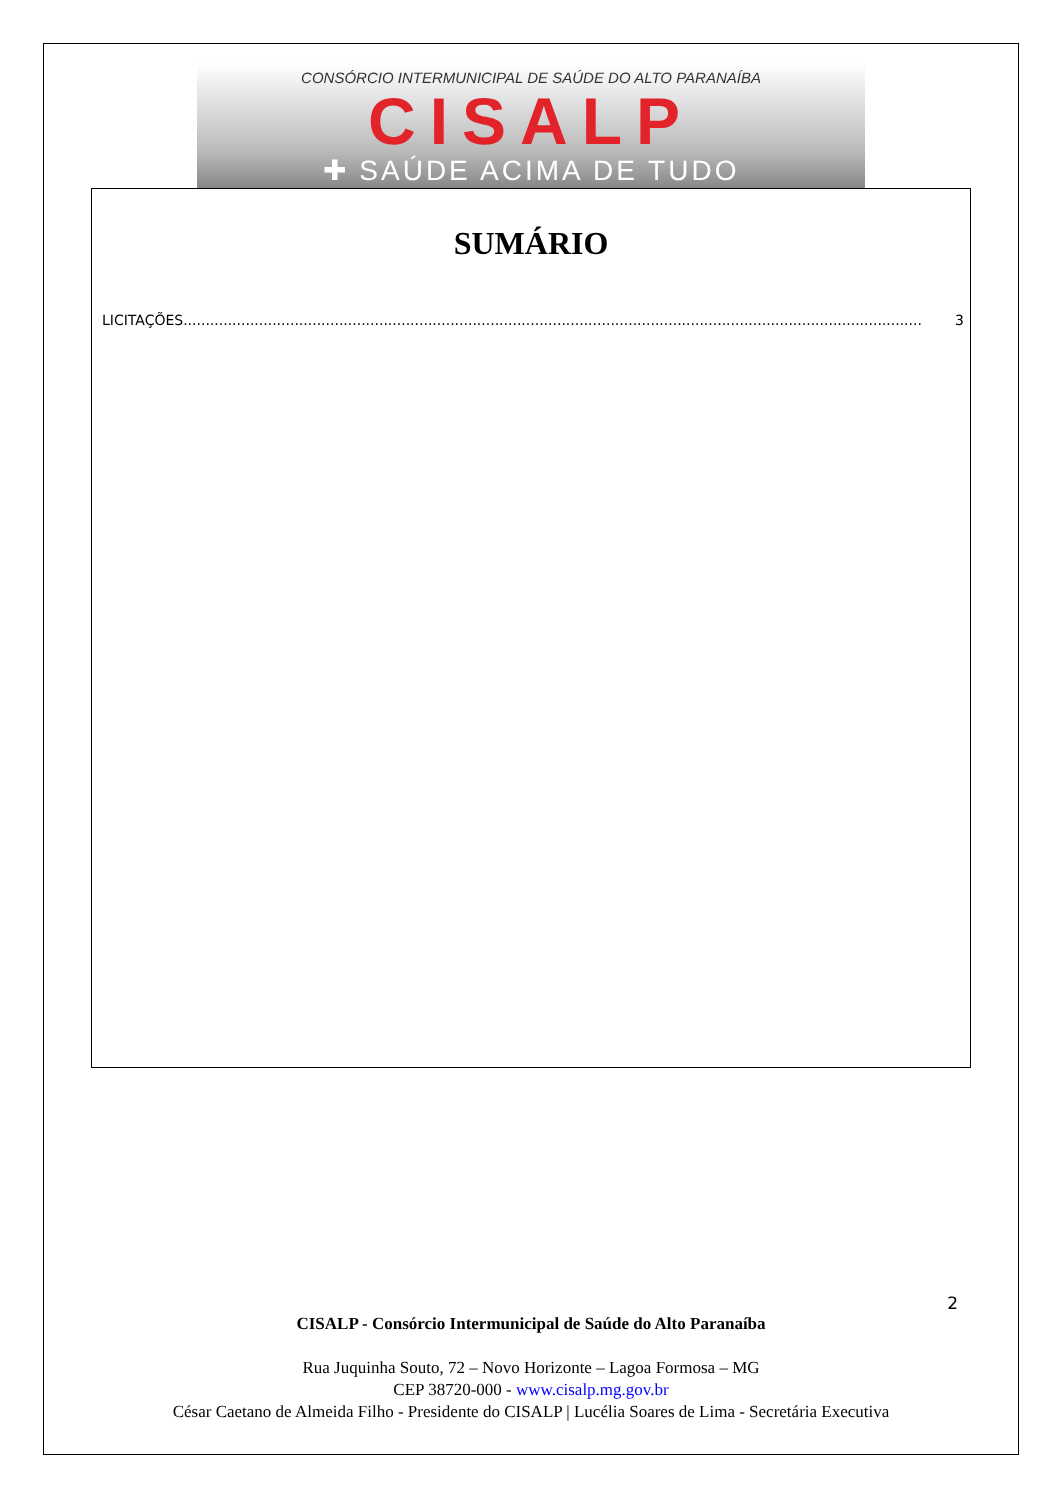CONSÓRCIO INTERMUNICIPAL DE SAÚDE DO ALTO PARANAÍBA
CISALP
✚ SAÚDE ACIMA DE TUDO
SUMÁRIO
LICITAÇÕES...................................................................................................................................................................... 3
2
CISALP - Consórcio Intermunicipal de Saúde do Alto Paranaíba
Rua Juquinha Souto, 72 – Novo Horizonte – Lagoa Formosa – MG
CEP 38720-000 - www.cisalp.mg.gov.br
César Caetano de Almeida Filho - Presidente do CISALP | Lucélia Soares de Lima - Secretária Executiva